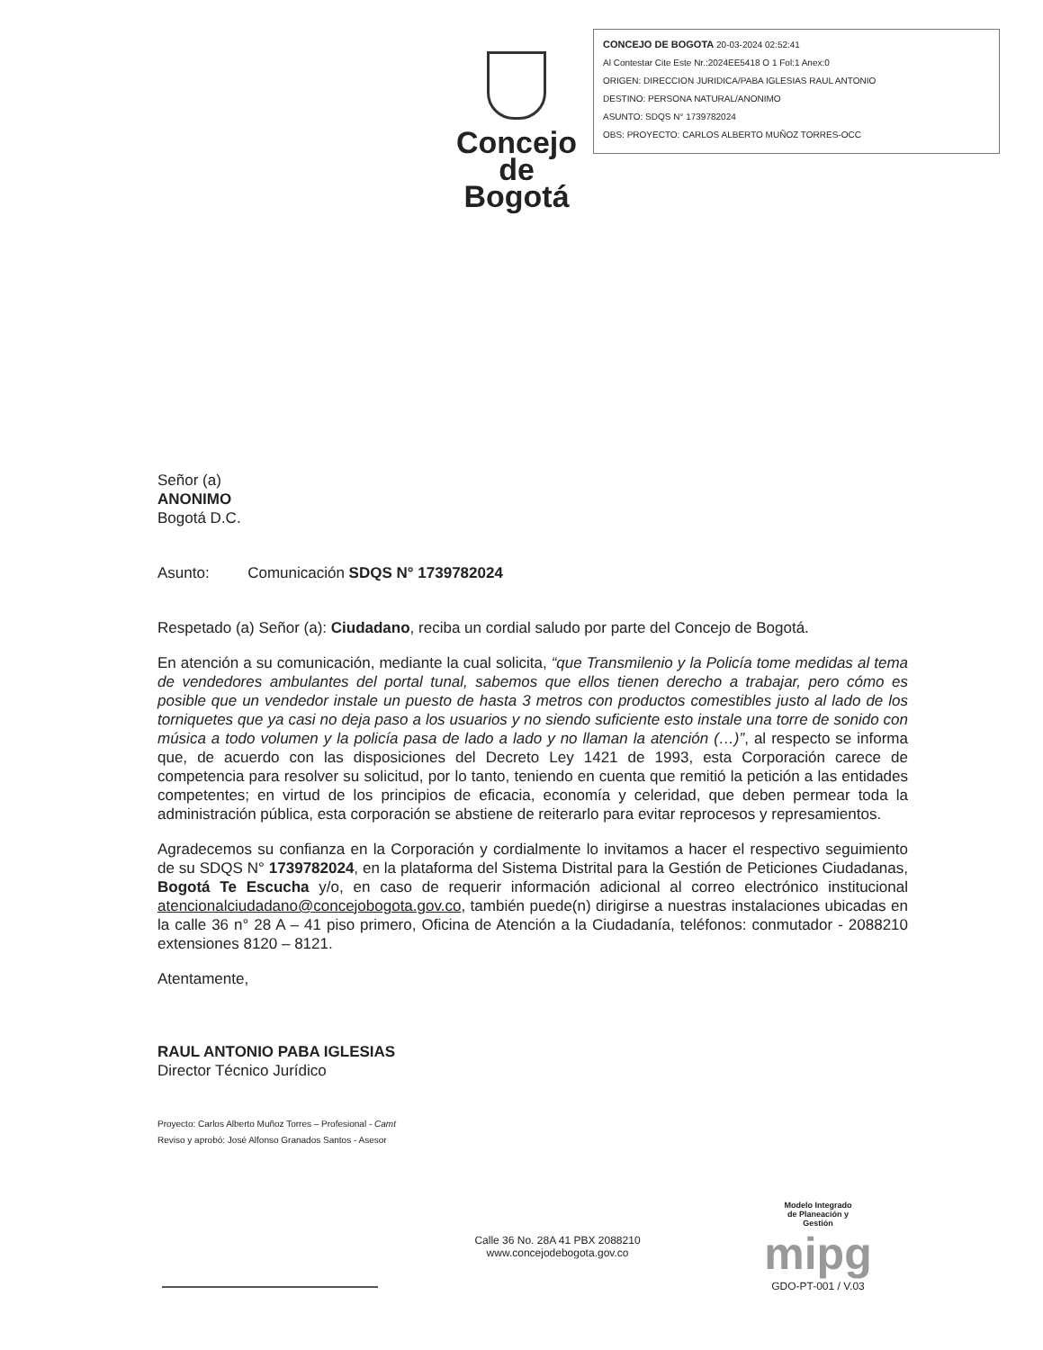Concejo
de Bogotá
CONCEJO DE BOGOTA 20-03-2024 02:52:41
Al Contestar Cite Este Nr.:2024EE5418 O 1 Fol:1 Anex:0
ORIGEN: DIRECCION JURIDICA/PABA IGLESIAS RAUL ANTONIO
DESTINO: PERSONA NATURAL/ANONIMO
ASUNTO: SDQS N° 1739782024
OBS: PROYECTO: CARLOS ALBERTO MUÑOZ TORRES-OCC
Señor (a)
ANONIMO
Bogotá D.C.
Asunto: Comunicación SDQS N° 1739782024
Respetado (a) Señor (a): Ciudadano, reciba un cordial saludo por parte del Concejo de Bogotá.
En atención a su comunicación, mediante la cual solicita, “que Transmilenio y la Policía tome medidas al tema de vendedores ambulantes del portal tunal, sabemos que ellos tienen derecho a trabajar, pero cómo es posible que un vendedor instale un puesto de hasta 3 metros con productos comestibles justo al lado de los torniquetes que ya casi no deja paso a los usuarios y no siendo suficiente esto instale una torre de sonido con música a todo volumen y la policía pasa de lado a lado y no llaman la atención (…)”, al respecto se informa que, de acuerdo con las disposiciones del Decreto Ley 1421 de 1993, esta Corporación carece de competencia para resolver su solicitud, por lo tanto, teniendo en cuenta que remitió la petición a las entidades competentes; en virtud de los principios de eficacia, economía y celeridad, que deben permear toda la administración pública, esta corporación se abstiene de reiterarlo para evitar reprocesos y represamientos.
Agradecemos su confianza en la Corporación y cordialmente lo invitamos a hacer el respectivo seguimiento de su SDQS N° 1739782024, en la plataforma del Sistema Distrital para la Gestión de Peticiones Ciudadanas, Bogotá Te Escucha y/o, en caso de requerir información adicional al correo electrónico institucional atencionalciudadano@concejobogota.gov.co, también puede(n) dirigirse a nuestras instalaciones ubicadas en la calle 36 n° 28 A – 41 piso primero, Oficina de Atención a la Ciudadanía, teléfonos: conmutador - 2088210 extensiones 8120 – 8121.
Atentamente,
RAUL ANTONIO PABA IGLESIAS
Director Técnico Jurídico
Proyecto: Carlos Alberto Muñoz Torres – Profesional - Camt
Reviso y aprobó: José Alfonso Granados Santos - Asesor
Calle 36 No. 28A 41 PBX 2088210
www.concejodebogota.gov.co
Modelo Integrado
de Planeación y
Gestión
mipg
GDO-PT-001 / V.03